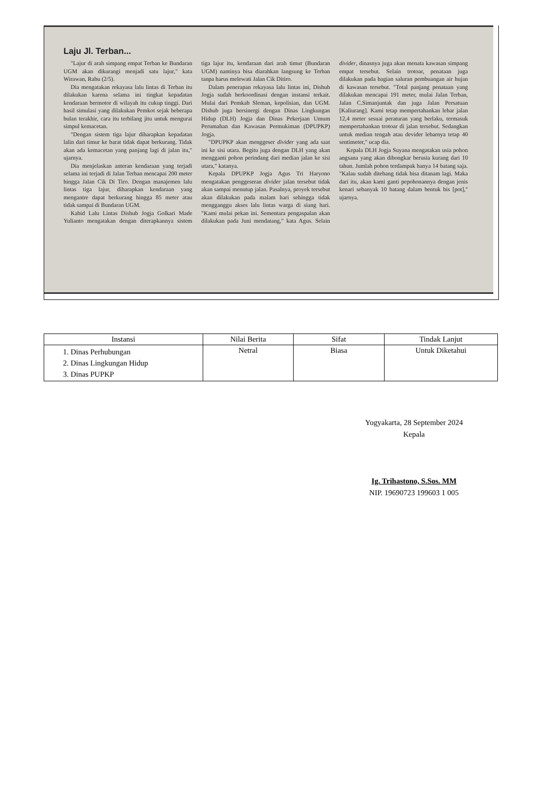Laju Jl. Terban...
"Lajur di arah simpang empat Terban ke Bundaran UGM akan dikurangi menjadi satu lajur," kata Wirawan, Rabu (2/5).
Dia mengatakan rekayasa lalu lintas di Terban itu dilakukan karena selama ini tingkat kepadatan kendaraan bermotor di wilayah itu cukup tinggi. Dari hasil simulasi yang dilakukan Pemkot sejak beberapa bulan terakhir, cara itu terbilang jitu untuk mengurai simpul kemacetan.
"Dengan sistem tiga lajur diharapkan kepadatan lalin dari timur ke barat tidak dapat berkurang. Tidak akan ada kemacetan yang panjang lagi di jalan itu," ujarnya.
Dia menjelaskan anteran kendaraan yang terjadi selama ini terjadi di Jalan Terban mencapai 200 meter hingga Jalan Cik Di Tiro. Dengan manajemen lalu lintas tiga lajur, diharapkan kendaraan yang mengantre dapat berkurang hingga 85 meter atau tidak sampai di Bundaran UGM.
Kabid Lalu Lintas Dishub Jogja Golkari Made Yulianto mengatakan dengan diterapkannya sistem tiga lajur itu, kendaraan dari arah timur (Bundaran UGM) nantinya bisa diarahkan langsung ke Terban tanpa harus melewati Jalan Cik Ditiro.
Dalam penerapan rekayasa lalu lintas ini, Dishub Jogja sudah berkoordinasi dengan instansi terkait. Mulai dari Pemkab Sleman, kepolisian, dan UGM. Dishub juga bersinergi dengan Dinas Lingkungan Hidup (DLH) Jogja dan Dinas Pekerjaan Umum Perumahan dan Kawasan Permukiman (DPUPKP) Jogja.
"DPUPKP akan menggeser divider yang ada saat ini ke sisi utara. Begitu juga dengan DLH yang akan mengganti pohon perindang dari median jalan ke sisi utara," katanya.
Kepala DPUPKP Jogja Agus Tri Haryono mengatakan penggeseran divider jalan tersebut tidak akan sampai menutup jalan. Pasalnya, proyek tersebut akan dilakukan pada malam hari sehingga tidak mengganggu akses lalu lintas warga di siang hari. "Kami mulai pekan ini. Sementara pengaspalan akan dilakukan pada Juni mendatang," kata Agus. Selain divider, dinasnya juga akan menata kawasan simpang empat tersebut. Selain trotoar, penataan juga dilakukan pada bagian saluran pembuangan air hujan di kawasan tersebut. "Total panjang penataan yang dilakukan mencapai 191 meter, mulai Jalan Terban, Jalan C.Simanjuntak dan juga Jalan Persatuan [Kaliurang]. Kami tetap mempertahankan lebar jalan 12,4 meter sesuai peraturan yang berlaku, termasuk mempertahankan trotoar di jalan tersebut. Sedangkan untuk median tengah atau devider lebarnya tetap 40 sentimeter," ucap dia.
Kepala DLH Jogja Suyana mengatakan usia pohon angsana yang akan dibongkar berusia kurang dari 10 tahun. Jumlah pohon terdampak hanya 14 batang saja. "Kalau sudah ditebang tidak bisa ditanam lagi. Maka dari itu, akan kami ganti pepohonannya dengan jenis kenari sebanyak 10 batang dalam bentuk bis [pot]," ujarnya.
| Instansi | Nilai Berita | Sifat | Tindak Lanjut |
| --- | --- | --- | --- |
| 1. Dinas Perhubungan 2. Dinas Lingkungan Hidup 3. Dinas PUPKP | Netral | Biasa | Untuk Diketahui |
Yogyakarta, 28 September 2024
Kepala
Ig. Trihastono, S.Sos. MM
NIP. 19690723 199603 1 005